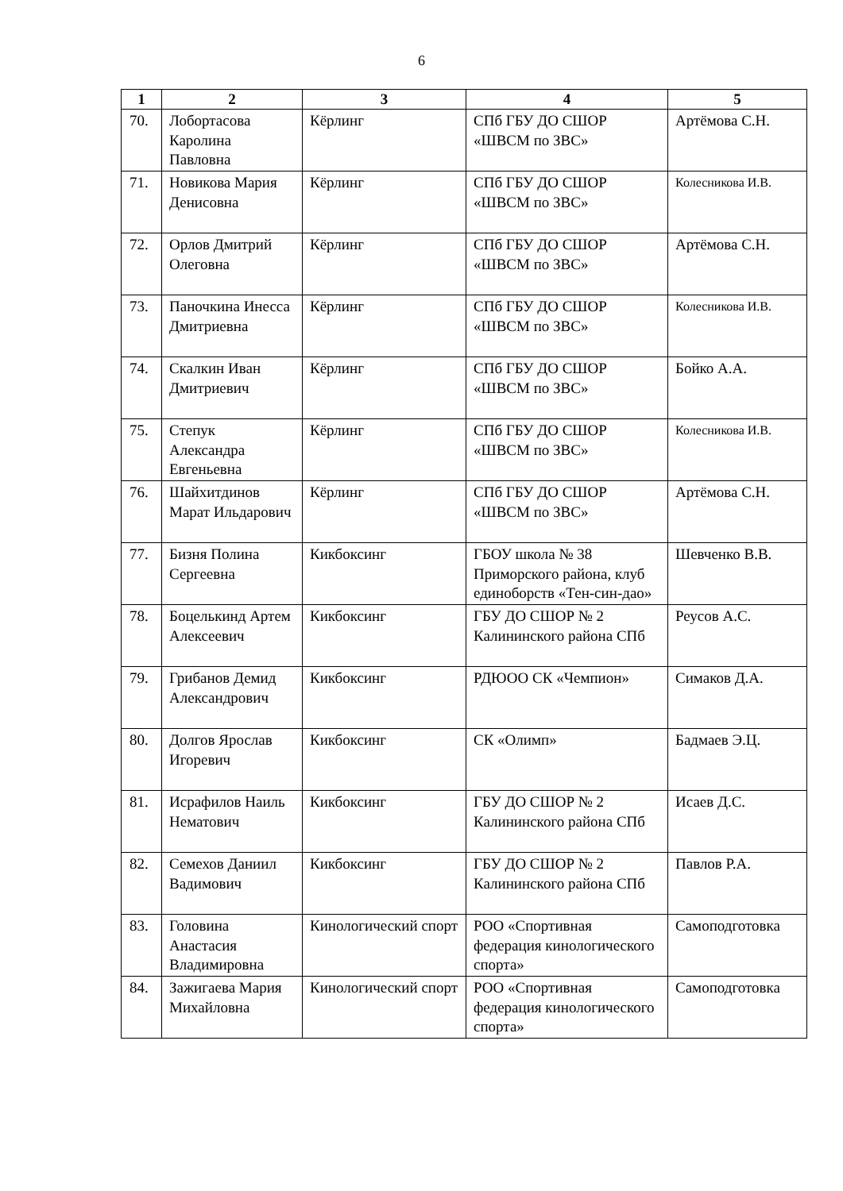6
| 1 | 2 | 3 | 4 | 5 |
| --- | --- | --- | --- | --- |
| 70. | Лобортасова Каролина Павловна | Кёрлинг | СПб ГБУ ДО СШОР «ШВСМ по ЗВС» | Артёмова С.Н. |
| 71. | Новикова Мария Денисовна | Кёрлинг | СПб ГБУ ДО СШОР «ШВСМ по ЗВС» | Колесникова И.В. |
| 72. | Орлов Дмитрий Олеговна | Кёрлинг | СПб ГБУ ДО СШОР «ШВСМ по ЗВС» | Артёмова С.Н. |
| 73. | Паночкина Инесса Дмитриевна | Кёрлинг | СПб ГБУ ДО СШОР «ШВСМ по ЗВС» | Колесникова И.В. |
| 74. | Скалкин Иван Дмитриевич | Кёрлинг | СПб ГБУ ДО СШОР «ШВСМ по ЗВС» | Бойко А.А. |
| 75. | Степук Александра Евгеньевна | Кёрлинг | СПб ГБУ ДО СШОР «ШВСМ по ЗВС» | Колесникова И.В. |
| 76. | Шайхитдинов Марат Ильдарович | Кёрлинг | СПб ГБУ ДО СШОР «ШВСМ по ЗВС» | Артёмова С.Н. |
| 77. | Бизня Полина Сергеевна | Кикбоксинг | ГБОУ школа № 38 Приморского района, клуб единоборств «Тен-син-дао» | Шевченко В.В. |
| 78. | Боцелькинд Артем Алексеевич | Кикбоксинг | ГБУ ДО СШОР № 2 Калининского района СПб | Реусов А.С. |
| 79. | Грибанов Демид Александрович | Кикбоксинг | РДЮОО СК «Чемпион» | Симаков Д.А. |
| 80. | Долгов Ярослав Игоревич | Кикбоксинг | СК «Олимп» | Бадмаев Э.Ц. |
| 81. | Исрафилов Наиль Нематович | Кикбоксинг | ГБУ ДО СШОР № 2 Калининского района СПб | Исаев Д.С. |
| 82. | Семехов Даниил Вадимович | Кикбоксинг | ГБУ ДО СШОР № 2 Калининского района СПб | Павлов Р.А. |
| 83. | Головина Анастасия Владимировна | Кинологический спорт | РОО «Спортивная федерация кинологического спорта» | Самоподготовка |
| 84. | Зажигаева Мария Михайловна | Кинологический спорт | РОО «Спортивная федерация кинологического спорта» | Самоподготовка |